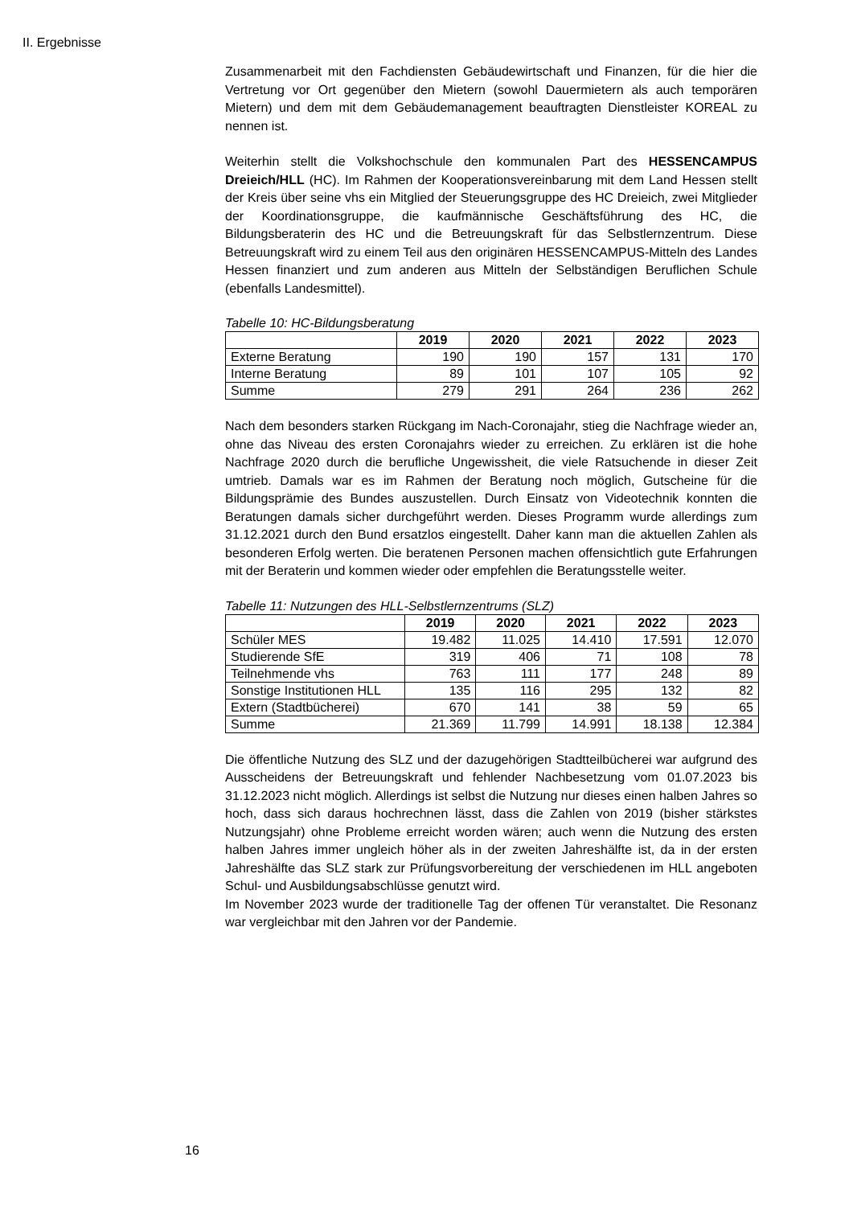II. Ergebnisse
Zusammenarbeit mit den Fachdiensten Gebäudewirtschaft und Finanzen, für die hier die Vertretung vor Ort gegenüber den Mietern (sowohl Dauermietern als auch temporären Mietern) und dem mit dem Gebäudemanagement beauftragten Dienstleister KOREAL zu nennen ist.
Weiterhin stellt die Volkshochschule den kommunalen Part des HESSENCAMPUS Dreieich/HLL (HC). Im Rahmen der Kooperations­vereinbarung mit dem Land Hessen stellt der Kreis über seine vhs ein Mitglied der Steuerungsgruppe des HC Dreieich, zwei Mitglieder der Koordinationsgruppe, die kaufmännische Geschäftsführung des HC, die Bildungsberaterin des HC und die Betreuungskraft für das Selbstlernzentrum. Diese Betreuungskraft wird zu einem Teil aus den originären HESSENCAMPUS-Mitteln des Landes Hessen finanziert und zum anderen aus Mitteln der Selbständigen Beruflichen Schule (ebenfalls Landesmittel).
Tabelle 10: HC-Bildungsberatung
| | 2019 | 2020 | 2021 | 2022 | 2023 |
| --- | --- | --- | --- | --- | --- |
| Externe Beratung | 190 | 190 | 157 | 131 | 170 |
| Interne Beratung | 89 | 101 | 107 | 105 | 92 |
| Summe | 279 | 291 | 264 | 236 | 262 |
Nach dem besonders starken Rückgang im Nach-Coronajahr, stieg die Nachfrage wieder an, ohne das Niveau des ersten Coronajahrs wieder zu erreichen. Zu erklären ist die hohe Nachfrage 2020 durch die berufliche Ungewissheit, die viele Ratsuchende in dieser Zeit umtrieb. Damals war es im Rahmen der Beratung noch möglich, Gutscheine für die Bildungsprämie des Bundes auszustellen. Durch Einsatz von Videotechnik konnten die Beratungen damals sicher durchgeführt werden. Dieses Programm wurde allerdings zum 31.12.2021 durch den Bund ersatzlos eingestellt. Daher kann man die aktuellen Zahlen als besonderen Erfolg werten. Die beratenen Personen machen offensichtlich gute Erfahrungen mit der Beraterin und kommen wieder oder empfehlen die Beratungsstelle weiter.
Tabelle 11: Nutzungen des HLL-Selbstlernzentrums (SLZ)
| | 2019 | 2020 | 2021 | 2022 | 2023 |
| --- | --- | --- | --- | --- | --- |
| Schüler MES | 19.482 | 11.025 | 14.410 | 17.591 | 12.070 |
| Studierende SfE | 319 | 406 | 71 | 108 | 78 |
| Teilnehmende vhs | 763 | 111 | 177 | 248 | 89 |
| Sonstige Institutionen HLL | 135 | 116 | 295 | 132 | 82 |
| Extern (Stadtbücherei) | 670 | 141 | 38 | 59 | 65 |
| Summe | 21.369 | 11.799 | 14.991 | 18.138 | 12.384 |
Die öffentliche Nutzung des SLZ und der dazugehörigen Stadtteilbücherei war aufgrund des Ausscheidens der Betreuungskraft und fehlender Nachbesetzung vom 01.07.2023 bis 31.12.2023 nicht möglich. Allerdings ist selbst die Nutzung nur dieses einen halben Jahres so hoch, dass sich daraus hochrechnen lässt, dass die Zahlen von 2019 (bisher stärkstes Nutzungsjahr) ohne Probleme erreicht worden wären; auch wenn die Nutzung des ersten halben Jahres immer ungleich höher als in der zweiten Jahreshälfte ist, da in der ersten Jahreshälfte das SLZ stark zur Prüfungsvorbereitung der verschiedenen im HLL angeboten Schul- und Ausbildungsabschlüsse genutzt wird.
Im November 2023 wurde der traditionelle Tag der offenen Tür veranstaltet. Die Resonanz war vergleichbar mit den Jahren vor der Pandemie.
16